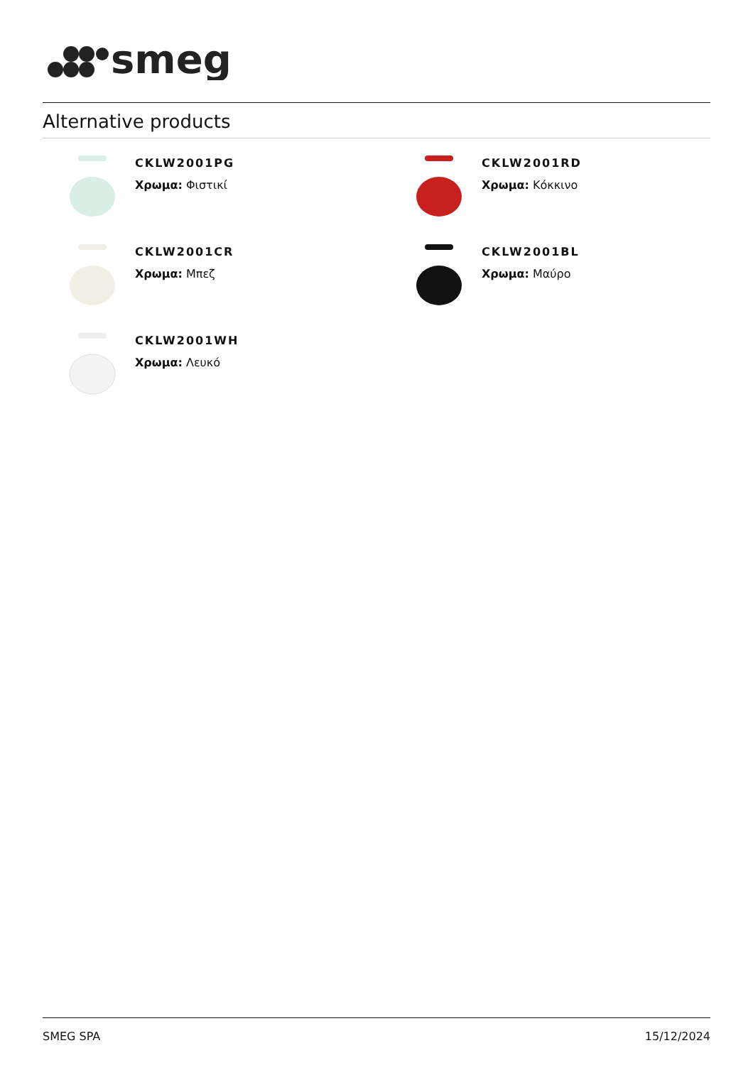smeg
Alternative products
CKLW2001PG
Χρωμα: Φιστικί
CKLW2001RD
Χρωμα: Κόκκινο
CKLW2001CR
Χρωμα: Μπεζ
CKLW2001BL
Χρωμα: Μαύρο
CKLW2001WH
Χρωμα: Λευκό
SMEG SPA 15/12/2024